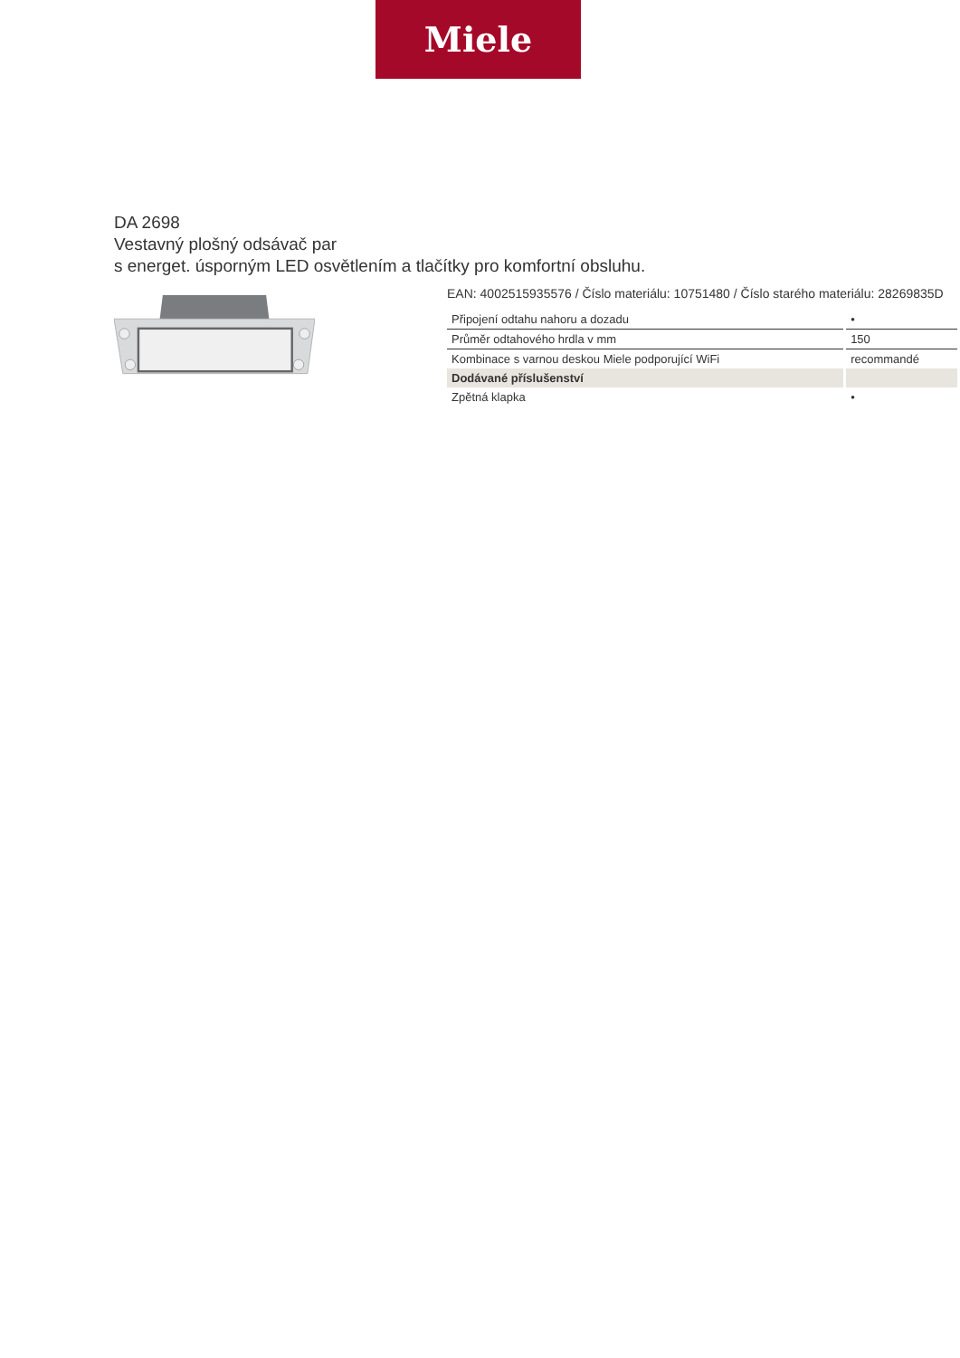Miele
DA 2698
Vestavný plošný odsávač par
s energet. úsporným LED osvětlením a tlačítky pro komfortní obsluhu.
EAN: 4002515935576 / Číslo materiálu: 10751480 / Číslo starého materiálu: 28269835D
| Připojení odtahu nahoru a dozadu | • |
| Průměr odtahového hrdla v mm | 150 |
| Kombinace s varnou deskou Miele podporující WiFi | recommandé |
| Dodávané příslušenství | |
| Zpětná klapka | • |